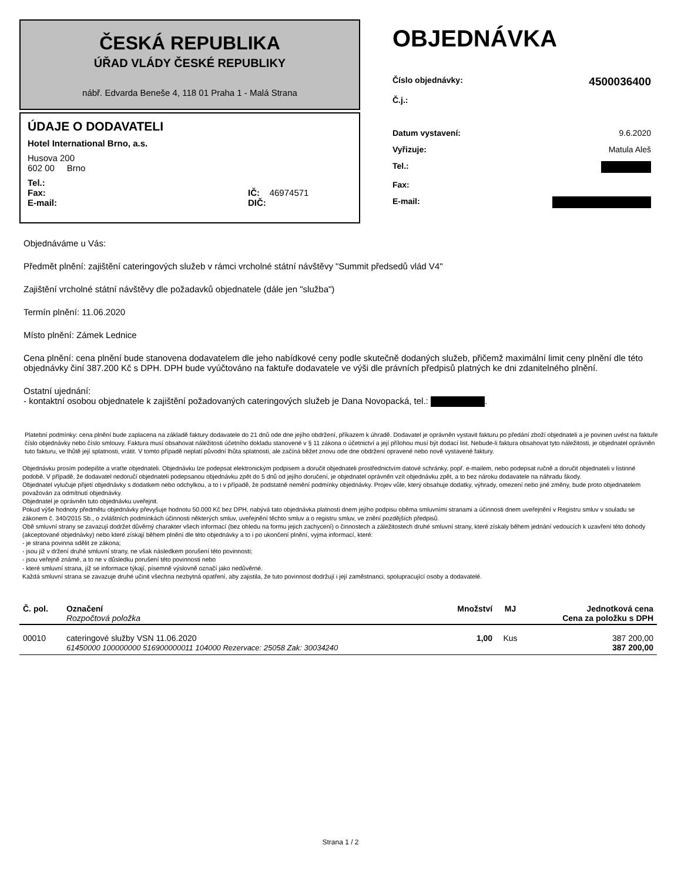ČESKÁ REPUBLIKA
ÚŘAD VLÁDY ČESKÉ REPUBLIKY
nábř. Edvarda Beneše 4, 118 01 Praha 1 - Malá Strana
ÚDAJE O DODAVATELI
Hotel International Brno, a.s.
Husova 200
602 00 Brno
Tel.:
Fax:
E-mail:
IČ: 46974571
DIČ:
OBJEDNÁVKA
Číslo objednávky: 4500036400
Č.j.:
Datum vystavení: 9.6.2020
Vyřizuje: Matula Aleš
Tel.:
Fax:
E-mail:
Objednáváme u Vás:
Předmět plnění: zajištění cateringových služeb v rámci vrcholné státní návštěvy "Summit předsedů vlád V4"
Zajištění vrcholné státní návštěvy dle požadavků objednatele (dále jen "služba")
Termín plnění: 11.06.2020
Místo plnění: Zámek Lednice
Cena plnění: cena plnění bude stanovena dodavatelem dle jeho nabídkové ceny podle skutečně dodaných služeb, přičemž maximální limit ceny plnění dle této objednávky činí 387.200 Kč s DPH. DPH bude vyúčtováno na faktuře dodavatele ve výši dle právních předpisů platných ke dni zdanitelného plnění.
Ostatní ujednání:
- kontaktní osobou objednatele k zajištění požadovaných cateringových služeb je Dana Novopacká, tel.: .
Platební podmínky: cena plnění bude zaplacena na základě faktury dodavatele do 21 dnů ode dne jejího obdržení, příkazem k úhradě. Dodavatel je oprávněn vystavit fakturu po předání zboží objednateli a je povinen uvést na faktuře číslo objednávky nebo číslo smlouvy. Faktura musí obsahovat náležitosti účetního dokladu stanovené v § 11 zákona o účetnictví a její přílohou musí být dodací list. Nebude-li faktura obsahovat tyto náležitosti, je objednatel oprávněn tuto fakturu, ve lhůtě její splatnosti, vrátit. V tomto případě neplatí původní lhůta splatnosti, ale začíná běžet znovu ode dne obdržení opravené nebo nově vystavené faktury.
Objednávku prosím podepište a vraťte objednateli. Objednávku lze podepsat elektronickým podpisem a doručit objednateli prostřednictvím datové schránky, popř. e-mailem, nebo podepsat ručně a doručit objednateli v listinné podobě. V případě, že dodavatel nedoručí objednateli podepsanou objednávku zpět do 5 dnů od jejího doručení, je objednatel oprávněn vzít objednávku zpět, a to bez nároku dodavatele na náhradu škody.
Objednatel vylučuje přijetí objednávky s dodatkem nebo odchylkou, a to i v případě, že podstatně nemění podmínky objednávky. Projev vůle, který obsahuje dodatky, výhrady, omezení nebo jiné změny, bude proto objednatelem považován za odmítnutí objednávky.
Objednatel je oprávněn tuto objednávku uveřejnit.
Pokud výše hodnoty předmětu objednávky převyšuje hodnotu 50.000 Kč bez DPH, nabývá tato objednávka platnosti dnem jejího podpisu oběma smluvními stranami a účinnosti dnem uveřejnění v Registru smluv v souladu se zákonem č. 340/2015 Sb., o zvláštních podmínkách účinnosti některých smluv, uveřejnění těchto smluv a o registru smluv, ve znění pozdějších předpisů.
Obě smluvní strany se zavazují dodržet důvěrný charakter všech informací (bez ohledu na formu jejich zachycení) o činnostech a záležitostech druhé smluvní strany, které získaly během jednání vedoucích k uzavření této dohody (akceptované objednávky) nebo které získají během plnění dle této objednávky a to i po ukončení plnění, vyjma informací, které:
- je strana povinna sdělit ze zákona;
- jsou již v držení druhé smluvní strany, ne však následkem porušení této povinnosti;
- jsou veřejně známé, a to ne v důsledku porušení této povinnosti nebo
- které smluvní strana, jíž se informace týkají, písemně výslovně označí jako nedůvěrné.
Každá smluvní strana se zavazuje druhé učinit všechna nezbytná opatření, aby zajistila, že tuto povinnost dodržují i její zaměstnanci, spolupracující osoby a dodavatelé.
| Č. pol. | Označení Rozpočtová položka | Množství | MJ | Jednotková cena Cena za položku s DPH |
| --- | --- | --- | --- | --- |
| 00010 | cateringové služby VSN 11.06.2020 61450000 100000000 516900000011 104000 Rezervace: 25058 Zak: 30034240 | 1,00 | Kus | 387 200,00 387 200,00 |
Strana 1 / 2